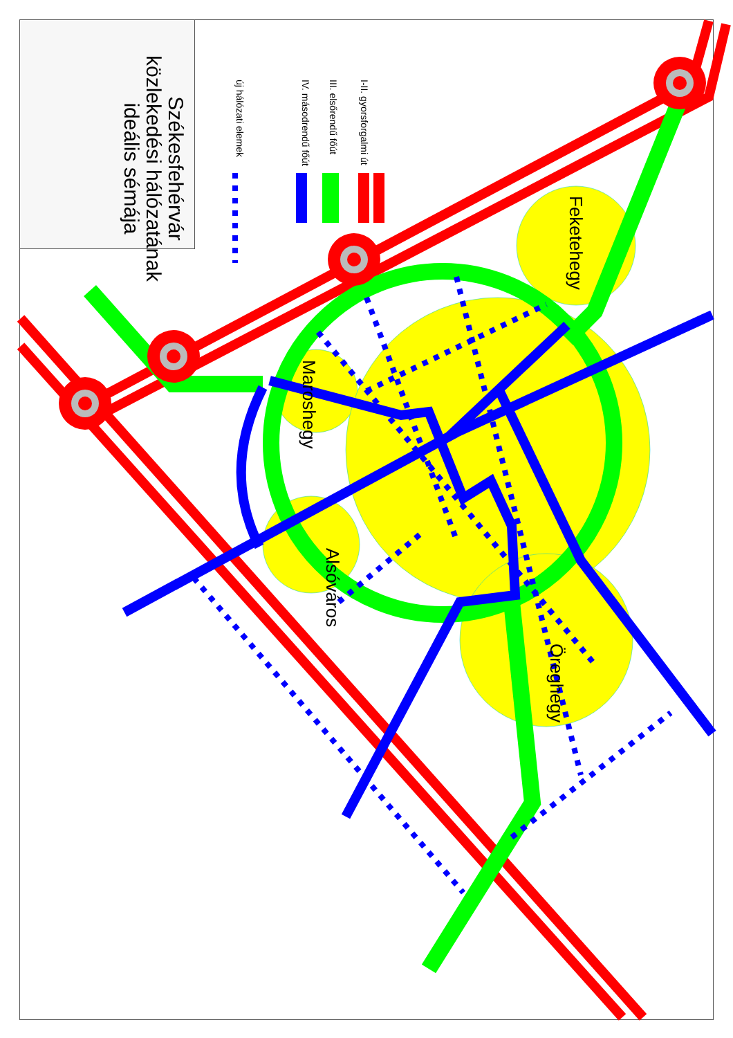Székesfehérvár
közlekedési hálózatának
ideális sémája
I-II. gyorsforgalmi út
III. elsőrendű főút
IV. másodrendű főút
új hálózati elemek
Feketehegy
Maroshegy
Alsóváros
Öreghegy